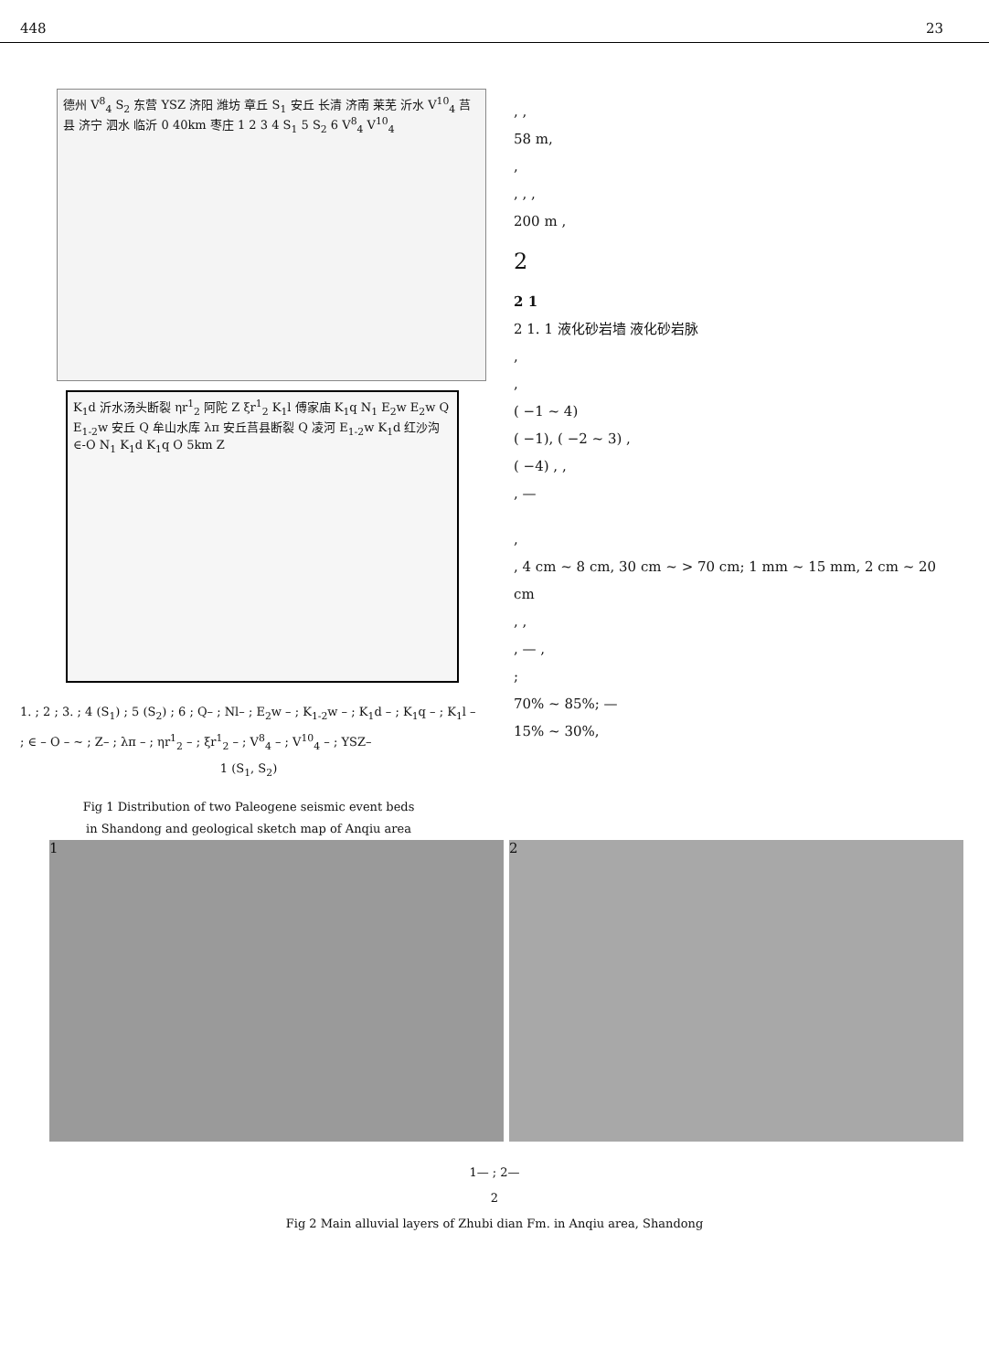448 23
德州 V<sup>8</sup><sub>4</sub> S<sub>2</sub> 东营 YSZ 济阳 潍坊 章丘 S<sub>1</sub> 安丘 长清 济南 莱芜 沂水 V<sup>10</sup><sub>4</sub> 莒县 济宁 泗水 临沂 0 40km 枣庄 1 2 3 4 S<sub>1</sub> 5 S<sub>2</sub> 6 V<sup>8</sup><sub>4</sub> V<sup>10</sup><sub>4</sub>
K<sub>1</sub>d 沂水汤头断裂 ηr<sup>1</sup><sub>2</sub> 阿陀 Z ξr<sup>1</sup><sub>2</sub> K<sub>1</sub>l 傅家庙 K<sub>1</sub>q N<sub>1</sub> E<sub>2</sub>w E<sub>2</sub>w Q E<sub>1-2</sub>w 安丘 Q 牟山水库 λπ 安丘莒县断裂 Q 凌河 E<sub>1-2</sub>w K<sub>1</sub>d 红沙沟 ∈-O N<sub>1</sub> K<sub>1</sub>d K<sub>1</sub>q O 5km Z
1. ; 2 ; 3. ; 4 (S<sub>1</sub>) ; 5 (S<sub>2</sub>) ; 6 ; Q– ; Nl– ; E<sub>2</sub>w – ; K<sub>1-2</sub>w – ; K<sub>1</sub>d – ; K<sub>1</sub>q – ; K<sub>1</sub>l – ; ∈ – O – ~ ; Z– ; λπ – ; ηr<sup>1</sup><sub>2</sub> – ; ξr<sup>1</sup><sub>2</sub> – ; V<sup>8</sup><sub>4</sub> – ; V<sup>10</sup><sub>4</sub> – ; YSZ–
1 (S<sub>1</sub>, S<sub>2</sub>)
Fig 1 Distribution of two Paleogene seismic event beds
in Shandong and geological sketch map of Anqiu area
, ,
58 m,
,
, , ,
200 m ,
2
2 1
2 1. 1 液化砂岩墙 液化砂岩脉
,
,
( −1 ~ 4)
( −1), ( −2 ~ 3) ,
( −4) , ,
, —
,
, 4 cm ~ 8 cm, 30 cm ~ > 70 cm; 1 mm ~ 15 mm, 2 cm ~ 20 cm
, ,
, — ,
;
70% ~ 85%; —
15% ~ 30%,
1 2
1— ; 2—
2
Fig 2 Main alluvial layers of Zhubi dian Fm. in Anqiu area, Shandong